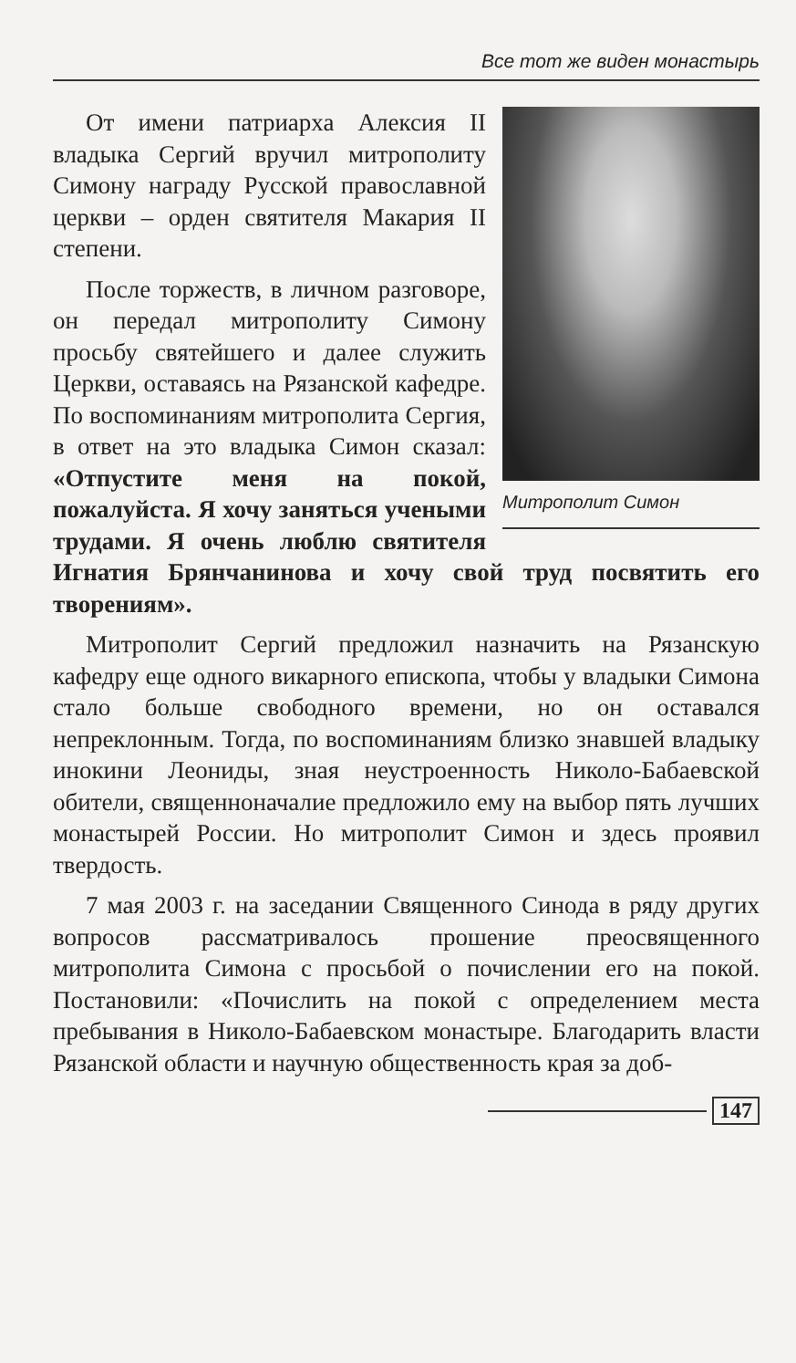Все тот же виден монастырь
Митрополит Симон
От имени патриарха Алексия II владыка Сергий вручил митрополиту Симону награду Русской православной церкви – орден святителя Макария II степени.
После торжеств, в личном разговоре, он передал митрополиту Симону просьбу святейшего и далее служить Церкви, оставаясь на Рязанской кафедре. По воспоминаниям митрополита Сергия, в ответ на это владыка Симон сказал: «Отпустите меня на покой, пожалуйста. Я хочу заняться учеными трудами. Я очень люблю святителя Игнатия Брянчанинова и хочу свой труд посвятить его творениям».
Митрополит Сергий предложил назначить на Рязанскую кафедру еще одного викарного епископа, чтобы у владыки Симона стало больше свободного времени, но он оставался непреклонным. Тогда, по воспоминаниям близко знавшей владыку инокини Леониды, зная неустроенность Николо-Бабаевской обители, священноначалие предложило ему на выбор пять лучших монастырей России. Но митрополит Симон и здесь проявил твердость.
7 мая 2003 г. на заседании Священного Синода в ряду других вопросов рассматривалось прошение преосвященного митрополита Симона с просьбой о почислении его на покой. Постановили: «Почислить на покой с определением места пребывания в Николо-Бабаевском монастыре. Благодарить власти Рязанской области и научную общественность края за доб-
147